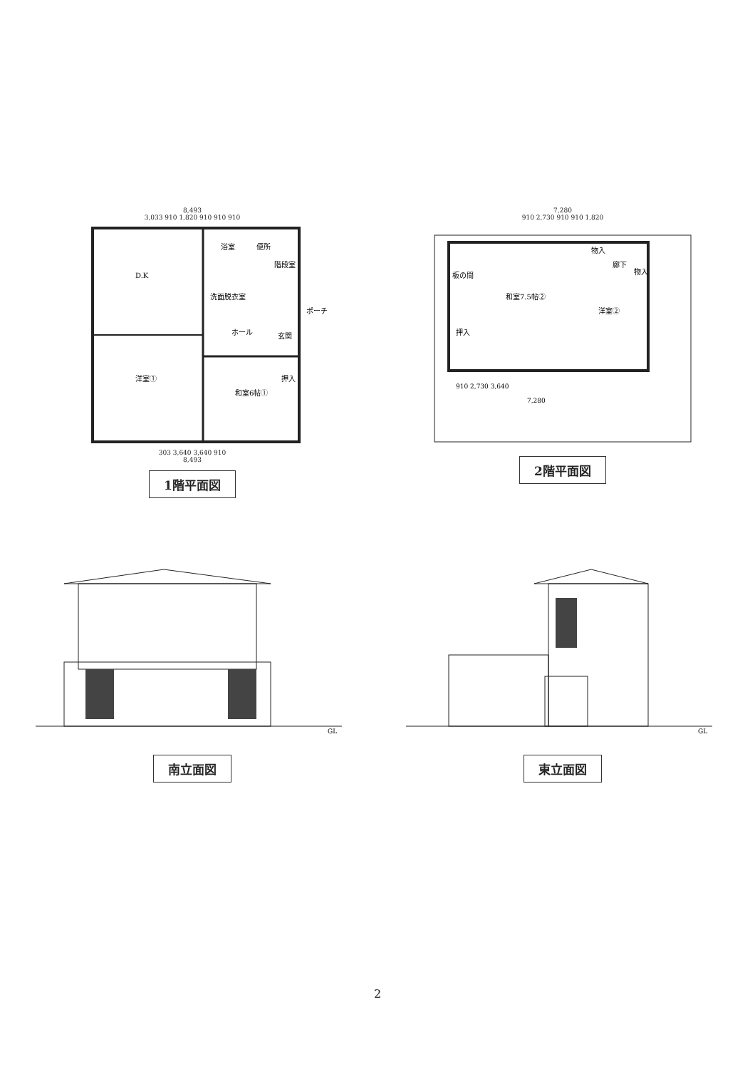8,493
3,033 910 1,820 910 910 910
D.K
浴室
便所
階段室
洗面脱衣室
ポーチ
ホール
玄関
洋室①
和室6帖①
押入
303 3,640 3,640 910
8,493
1階平面図
7,280
910 2,730 910 910 1,820
板の間
和室7.5帖②
物入
廊下
物入
洋室②
押入
910 2,730 3,640
7,280
2階平面図
GL
南立面図
GL
東立面図
2